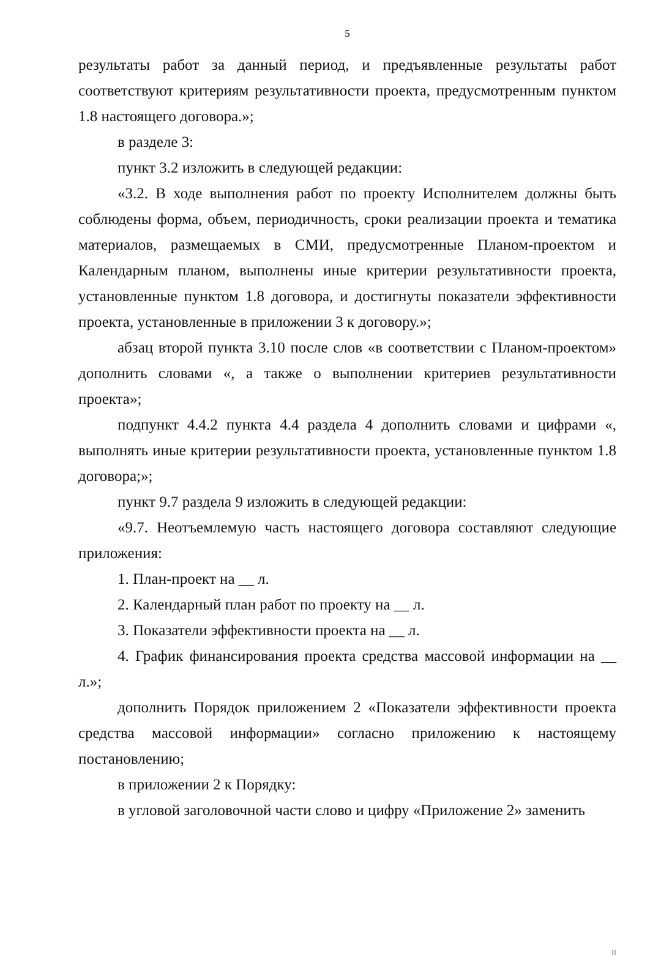5
результаты работ за данный период, и предъявленные результаты работ соответствуют критериям результативности проекта, предусмотренным пунктом 1.8 настоящего договора.»;
в разделе 3:
пункт 3.2 изложить в следующей редакции:
«3.2. В ходе выполнения работ по проекту Исполнителем должны быть соблюдены форма, объем, периодичность, сроки реализации проекта и тематика материалов, размещаемых в СМИ, предусмотренные Планом-проектом и Календарным планом, выполнены иные критерии результативности проекта, установленные пунктом 1.8 договора, и достигнуты показатели эффективности проекта, установленные в приложении 3 к договору.»;
абзац второй пункта 3.10 после слов «в соответствии с Планом-проектом» дополнить словами «, а также о выполнении критериев результативности проекта»;
подпункт 4.4.2 пункта 4.4 раздела 4 дополнить словами и цифрами «, выполнять иные критерии результативности проекта, установленные пунктом 1.8 договора;»;
пункт 9.7 раздела 9 изложить в следующей редакции:
«9.7. Неотъемлемую часть настоящего договора составляют следующие приложения:
1. План-проект на __ л.
2. Календарный план работ по проекту на __ л.
3. Показатели эффективности проекта на __ л.
4. График финансирования проекта средства массовой информации на __ л.»;
дополнить Порядок приложением 2 «Показатели эффективности проекта средства массовой информации» согласно приложению к настоящему постановлению;
в приложении 2 к Порядку:
в угловой заголовочной части слово и цифру «Приложение 2» заменить
II